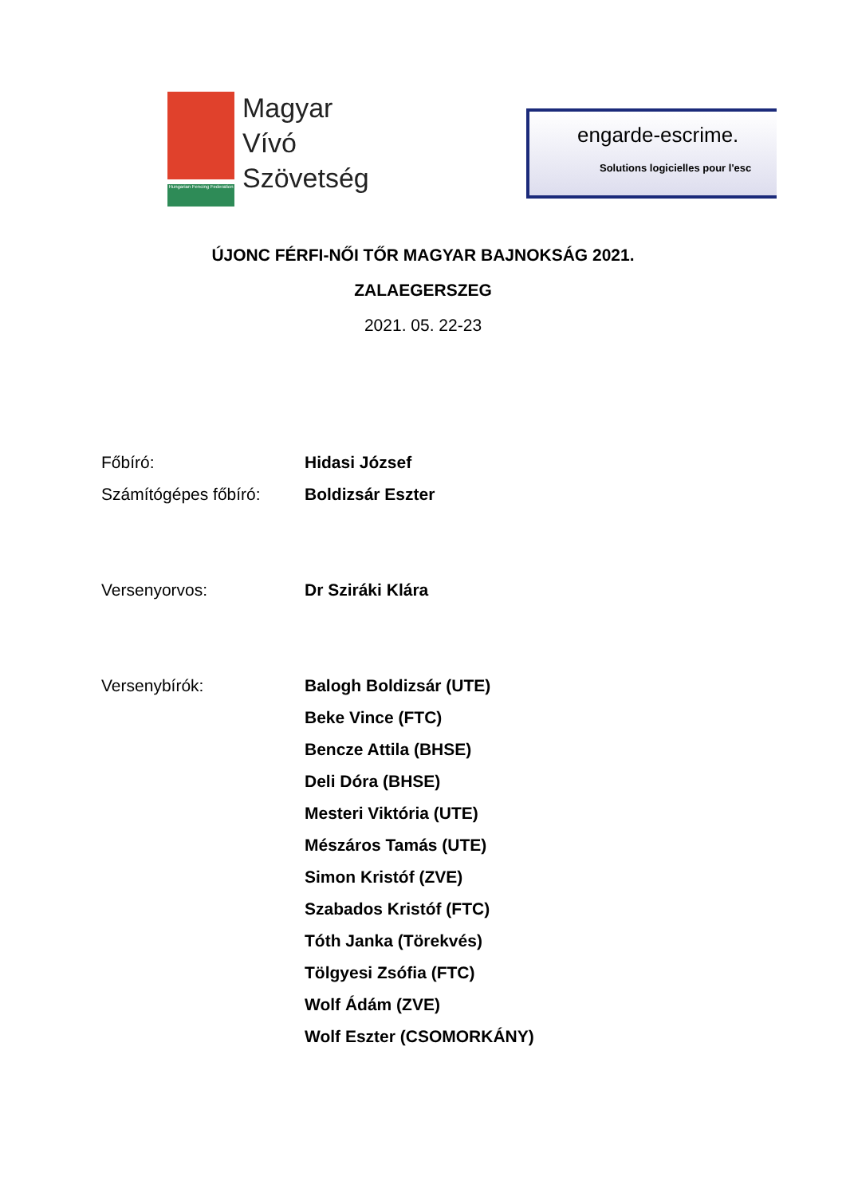Hungarian Fencing Federation
Magyar
Vívó
Szövetség
engarde-escrime.
Solutions logicielles pour l'esc
ÚJONC FÉRFI-NŐI TŐR MAGYAR BAJNOKSÁG 2021.
ZALAEGERSZEG
2021. 05. 22-23
Főbíró: Hidasi József
Számítógépes főbíró: Boldizsár Eszter
Versenyorvos: Dr Sziráki Klára
Versenybírók: Balogh Boldizsár (UTE)
Beke Vince (FTC)
Bencze Attila (BHSE)
Deli Dóra (BHSE)
Mesteri Viktória (UTE)
Mészáros Tamás (UTE)
Simon Kristóf (ZVE)
Szabados Kristóf (FTC)
Tóth Janka (Törekvés)
Tölgyesi Zsófia (FTC)
Wolf Ádám (ZVE)
Wolf Eszter (CSOMORKÁNY)